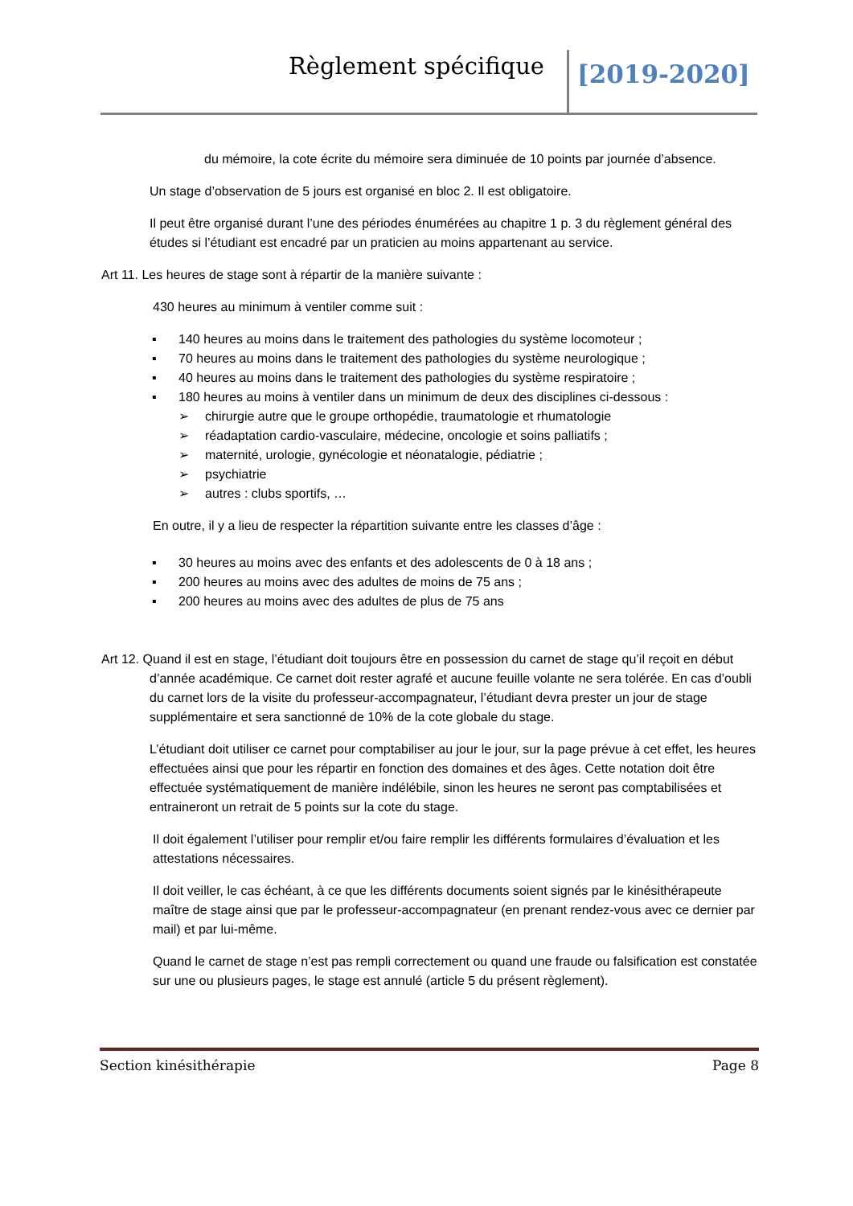Règlement spécifique [2019-2020]
du mémoire, la cote écrite du mémoire sera diminuée de 10 points par journée d’absence.
Un stage d’observation de 5 jours est organisé en bloc 2. Il est obligatoire.
Il peut être organisé durant l’une des périodes énumérées au chapitre 1 p. 3 du règlement général des études si l’étudiant est encadré par un praticien au moins appartenant au service.
Art 11. Les heures de stage sont à répartir de la manière suivante :
430 heures au minimum à ventiler comme suit :
▪ 140 heures au moins dans le traitement des pathologies du système locomoteur ;
▪ 70 heures au moins dans le traitement des pathologies du système neurologique ;
▪ 40 heures au moins dans le traitement des pathologies du système respiratoire ;
▪ 180 heures au moins à ventiler dans un minimum de deux des disciplines ci-dessous :
➢ chirurgie autre que le groupe orthopédie, traumatologie et rhumatologie
➢ réadaptation cardio-vasculaire, médecine, oncologie et soins palliatifs ;
➢ maternité, urologie, gynécologie et néonatalogie, pédiatrie ;
➢ psychiatrie
➢ autres : clubs sportifs, …
En outre, il y a lieu de respecter la répartition suivante entre les classes d’âge :
▪ 30 heures au moins avec des enfants et des adolescents de 0 à 18 ans ;
▪ 200 heures au moins avec des adultes de moins de 75 ans ;
▪ 200 heures au moins avec des adultes de plus de 75 ans
Art 12. Quand il est en stage, l’étudiant doit toujours être en possession du carnet de stage qu’il reçoit en début d’année académique. Ce carnet doit rester agrafé et aucune feuille volante ne sera tolérée. En cas d’oubli du carnet lors de la visite du professeur-accompagnateur, l’étudiant devra prester un jour de stage supplémentaire et sera sanctionné de 10% de la cote globale du stage.
L’étudiant doit utiliser ce carnet pour comptabiliser au jour le jour, sur la page prévue à cet effet, les heures effectuées ainsi que pour les répartir en fonction des domaines et des âges. Cette notation doit être effectuée systématiquement de manière indélébile, sinon les heures ne seront pas comptabilisées et entraineront un retrait de 5 points sur la cote du stage.
Il doit également l’utiliser pour remplir et/ou faire remplir les différents formulaires d’évaluation et les attestations nécessaires.
Il doit veiller, le cas échéant, à ce que les différents documents soient signés par le kinésithérapeute maître de stage ainsi que par le professeur-accompagnateur (en prenant rendez-vous avec ce dernier par mail) et par lui-même.
Quand le carnet de stage n’est pas rempli correctement ou quand une fraude ou falsification est constatée sur une ou plusieurs pages, le stage est annulé (article 5 du présent règlement).
Section kinésithérapie Page 8